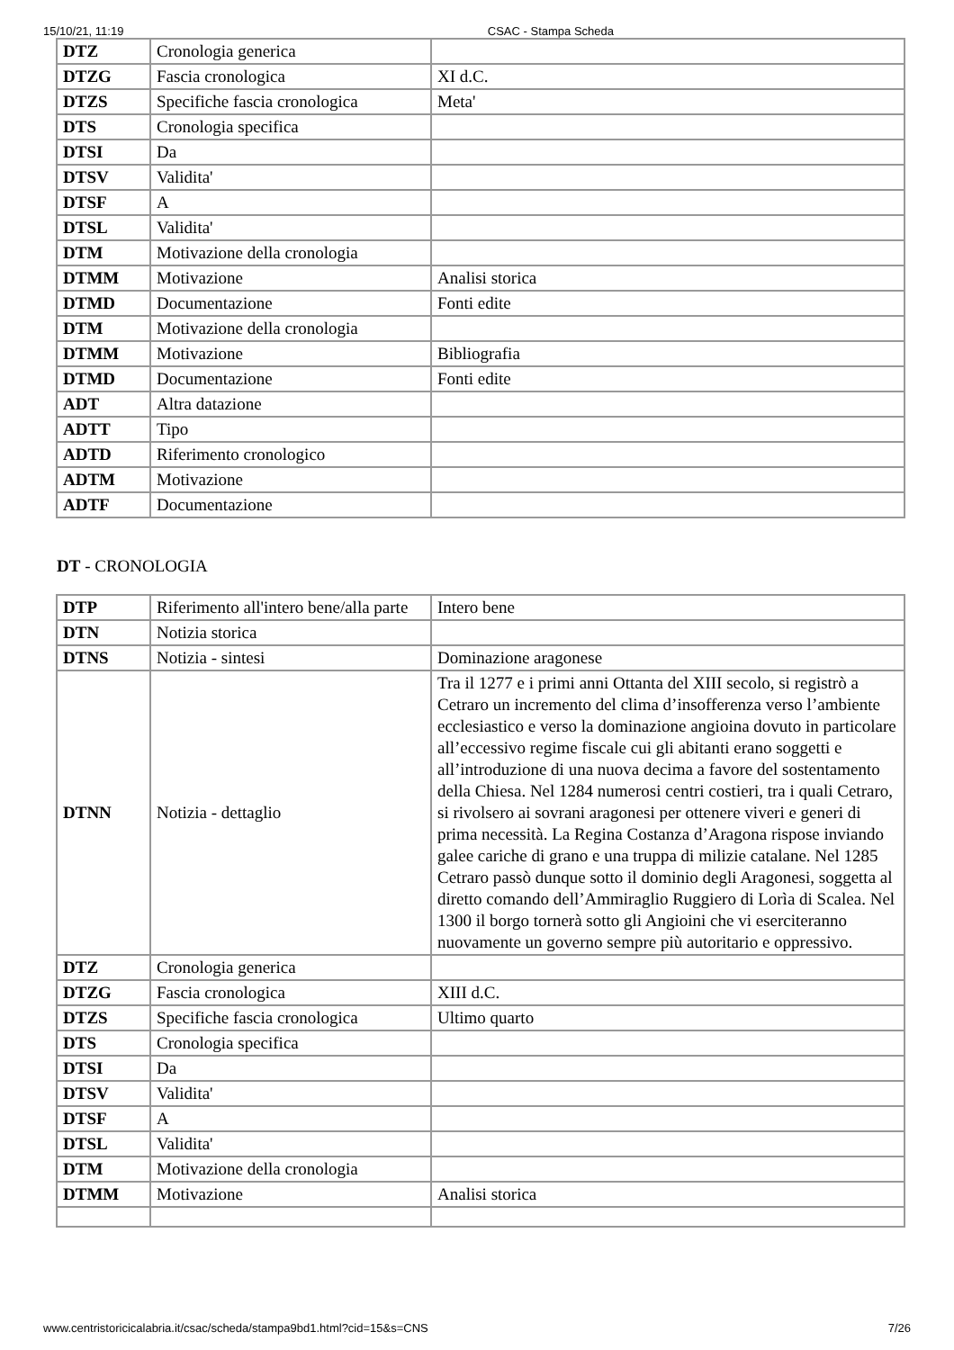15/10/21, 11:19 CSAC - Stampa Scheda
| DTZ | Cronologia generica | |
| DTZG | Fascia cronologica | XI d.C. |
| DTZS | Specifiche fascia cronologica | Meta' |
| DTS | Cronologia specifica | |
| DTSI | Da | |
| DTSV | Validita' | |
| DTSF | A | |
| DTSL | Validita' | |
| DTM | Motivazione della cronologia | |
| DTMM | Motivazione | Analisi storica |
| DTMD | Documentazione | Fonti edite |
| DTM | Motivazione della cronologia | |
| DTMM | Motivazione | Bibliografia |
| DTMD | Documentazione | Fonti edite |
| ADT | Altra datazione | |
| ADTT | Tipo | |
| ADTD | Riferimento cronologico | |
| ADTM | Motivazione | |
| ADTF | Documentazione | |
DT - CRONOLOGIA
| DTP | Riferimento all'intero bene/alla parte | Intero bene |
| DTN | Notizia storica | |
| DTNS | Notizia - sintesi | Dominazione aragonese |
| DTNN | Notizia - dettaglio | Tra il 1277 e i primi anni Ottanta del XIII secolo, si registrò a Cetraro un incremento del clima d’insofferenza verso l’ambiente ecclesiastico e verso la dominazione angioina dovuto in particolare all’eccessivo regime fiscale cui gli abitanti erano soggetti e all’introduzione di una nuova decima a favore del sostentamento della Chiesa. Nel 1284 numerosi centri costieri, tra i quali Cetraro, si rivolsero ai sovrani aragonesi per ottenere viveri e generi di prima necessità. La Regina Costanza d’Aragona rispose inviando galee cariche di grano e una truppa di milizie catalane. Nel 1285 Cetraro passò dunque sotto il dominio degli Aragonesi, soggetta al diretto comando dell’Ammiraglio Ruggiero di Lorìa di Scalea. Nel 1300 il borgo tornerà sotto gli Angioini che vi eserciteranno nuovamente un governo sempre più autoritario e oppressivo. |
| DTZ | Cronologia generica | |
| DTZG | Fascia cronologica | XIII d.C. |
| DTZS | Specifiche fascia cronologica | Ultimo quarto |
| DTS | Cronologia specifica | |
| DTSI | Da | |
| DTSV | Validita' | |
| DTSF | A | |
| DTSL | Validita' | |
| DTM | Motivazione della cronologia | |
| DTMM | Motivazione | Analisi storica |
www.centristoricicalabria.it/csac/scheda/stampa9bd1.html?cid=15&s=CNS 7/26